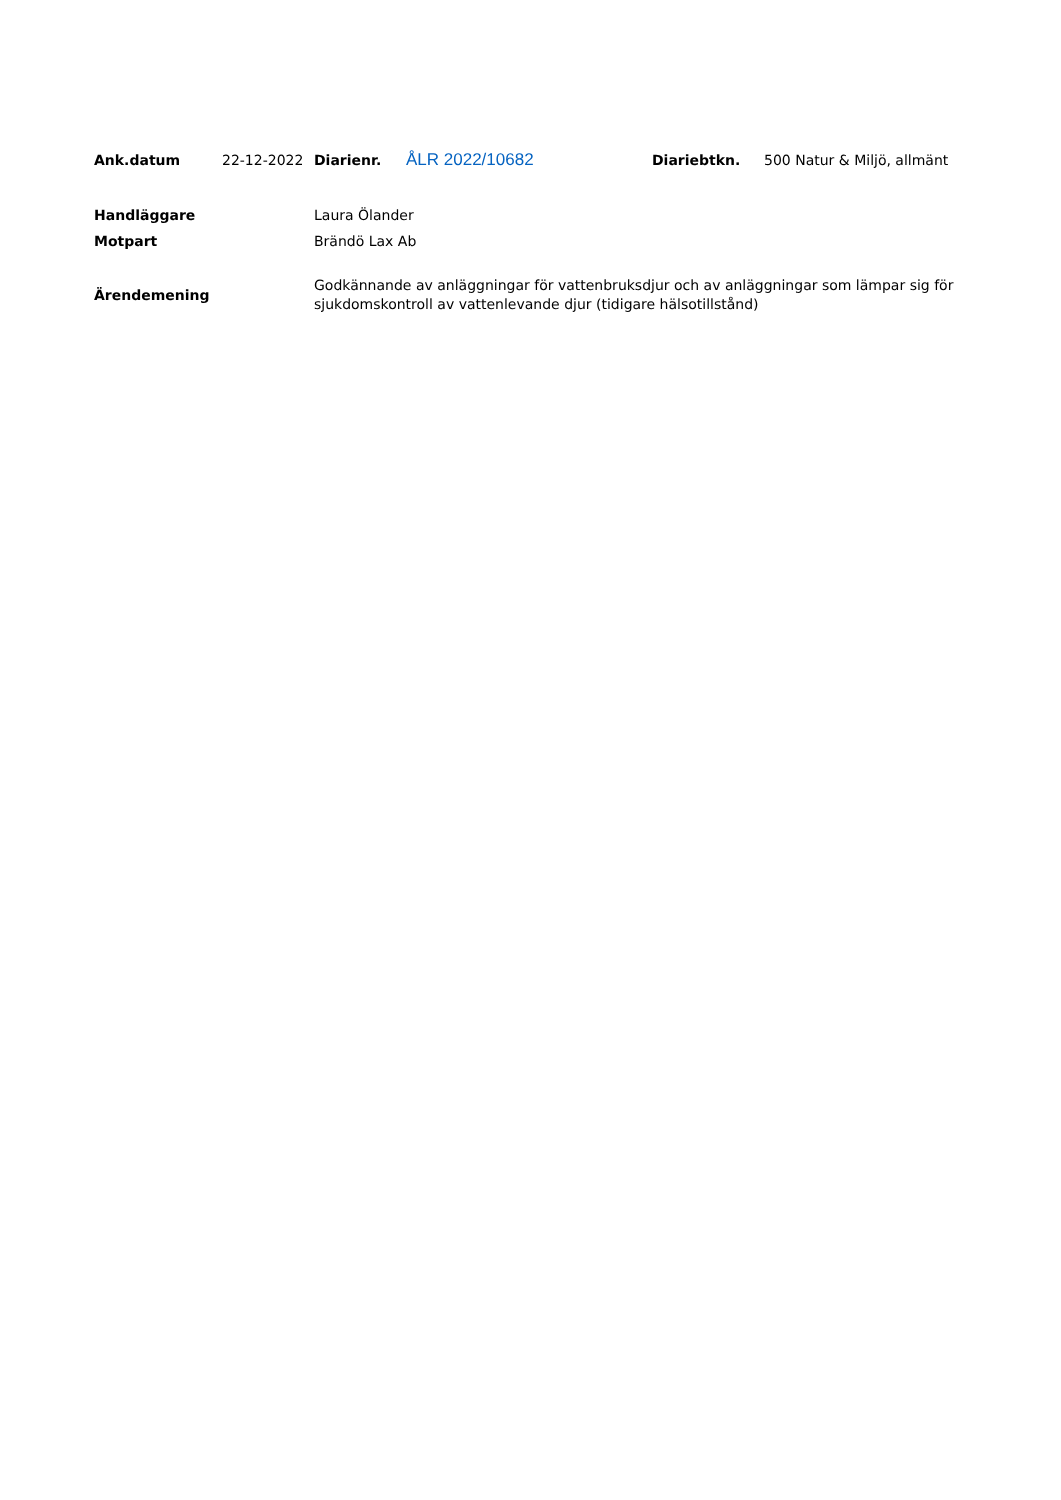| Ank.datum | 22-12-2022 | Diarienr. | ÅLR 2022/10682 | Diariebtkn. | 500 Natur & Miljö, allmänt |
| Handläggare | Laura Ölander |
| Motpart | Brändö Lax Ab |
| Ärendemening | Godkännande av anläggningar för vattenbruksdjur och av anläggningar som lämpar sig för sjukdomskontroll av vattenlevande djur (tidigare hälsotillstånd) |